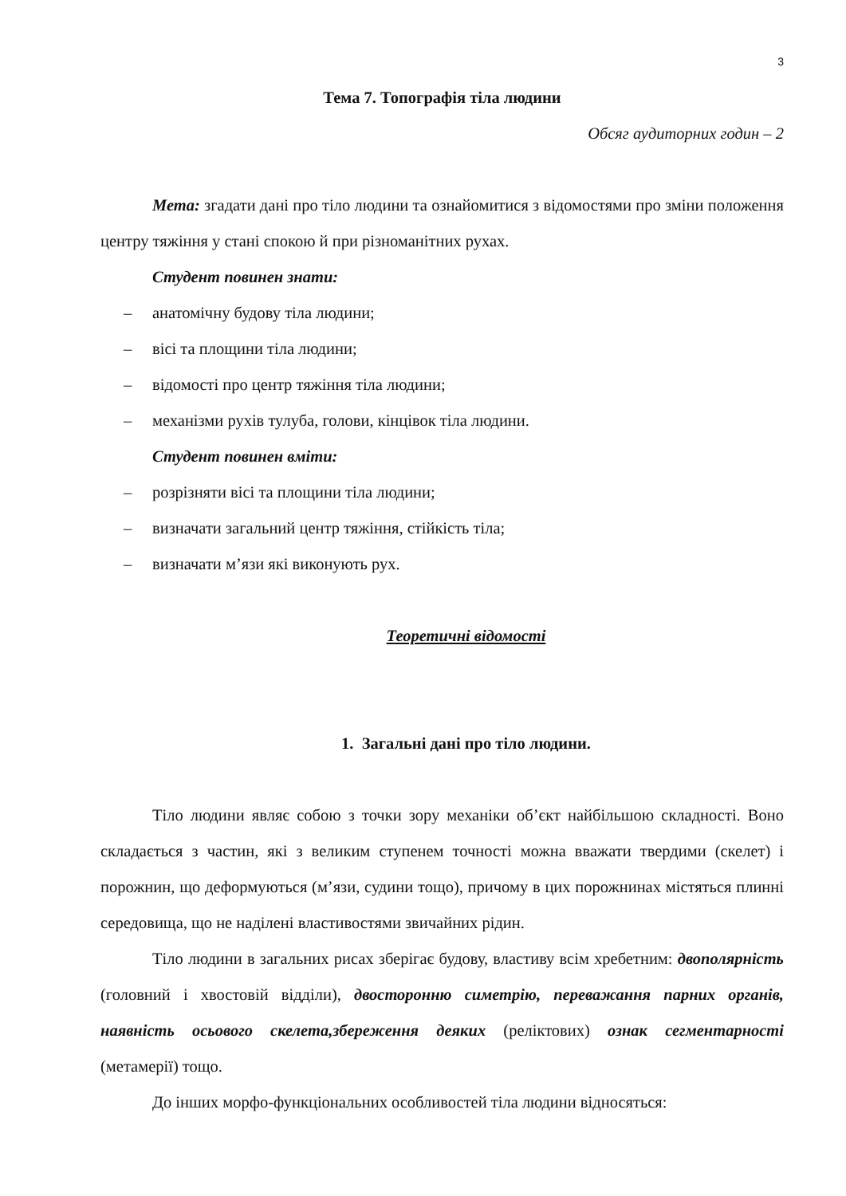3
Тема 7. Топографія тіла людини
Обсяг аудиторних годин – 2
Мета: згадати дані про тіло людини та ознайомитися з відомостями про зміни положення центру тяжіння у стані спокою й при різноманітних рухах.
Студент повинен знати:
– анатомічну будову тіла людини;
– вісі та площини тіла людини;
– відомості про центр тяжіння тіла людини;
– механізми рухів тулуба, голови, кінцівок тіла людини.
Студент повинен вміти:
– розрізняти вісі та площини тіла людини;
– визначати загальний центр тяжіння, стійкість тіла;
– визначати м’язи які виконують рух.
Теоретичні відомості
1. Загальні дані про тіло людини.
Тіло людини являє собою з точки зору механіки об’єкт найбільшою складності. Воно складається з частин, які з великим ступенем точності можна вважати твердими (скелет) і порожнин, що деформуються (м’язи, судини тощо), причому в цих порожнинах містяться плинні середовища, що не наділені властивостями звичайних рідин.
Тіло людини в загальних рисах зберігає будову, властиву всім хребетним: двополярність (головний і хвостовій відділи), двосторонню симетрію, переважання парних органів, наявність осьового скелета,збереження деяких (реліктових) ознак сегментарності (метамерії) тощо.
До інших морфо-функціональних особливостей тіла людини відносяться: